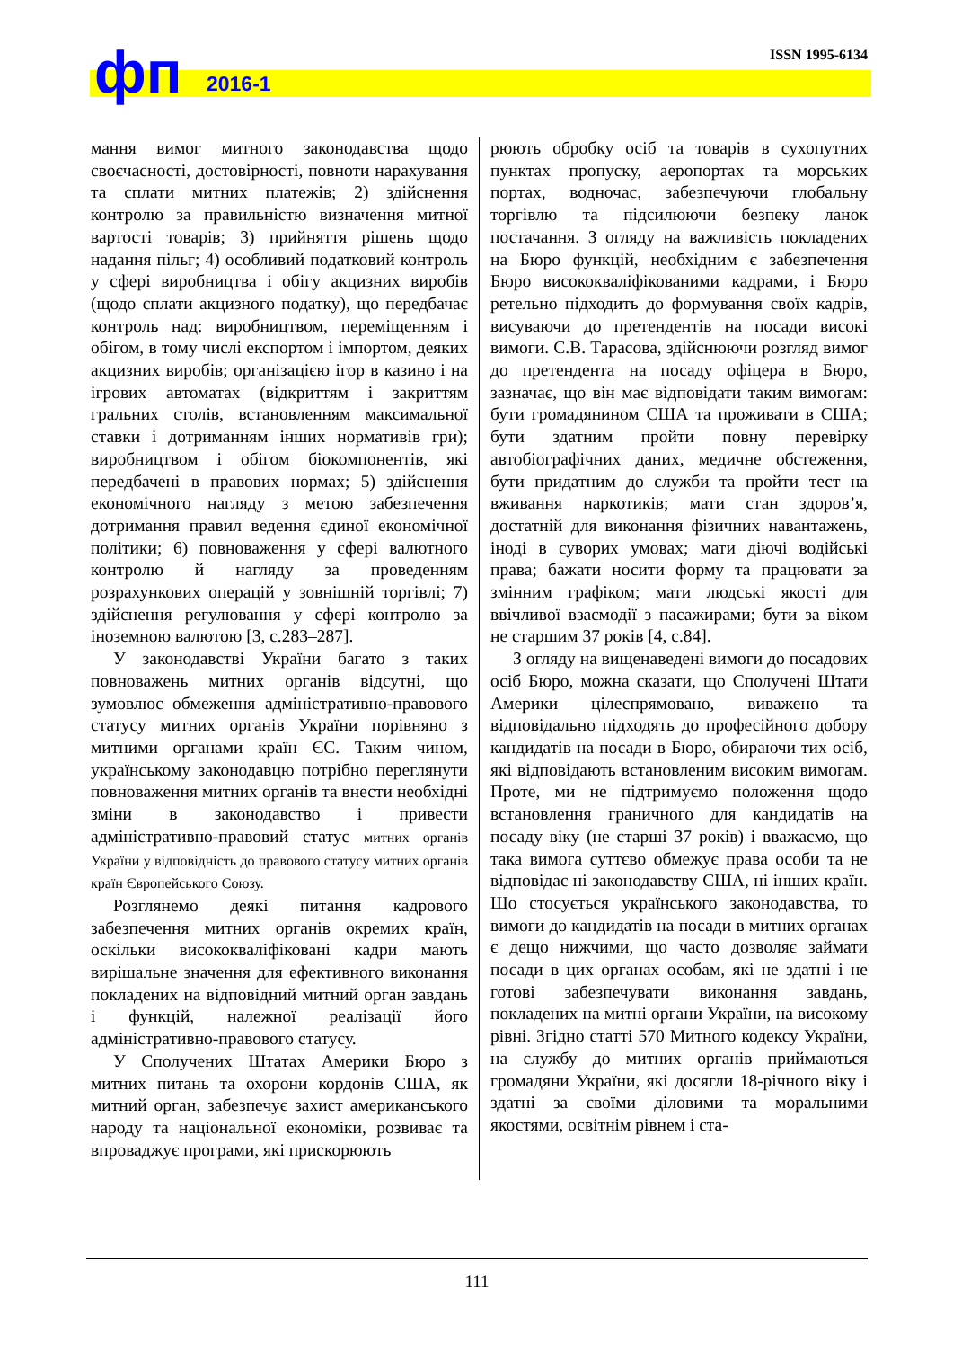фп 2016-1
ISSN 1995-6134
мання вимог митного законодавства щодо своєчасності, достовірності, повноти нарахування та сплати митних платежів; 2) здійснення контролю за правильністю визначення митної вартості товарів; 3) прийняття рішень щодо надання пільг; 4) особливий податковий контроль у сфері виробництва і обігу акцизних виробів (щодо сплати акцизного податку), що передбачає контроль над: виробництвом, переміщенням і обігом, в тому числі експортом і імпортом, деяких акцизних виробів; організацією ігор в казино і на ігрових автоматах (відкриттям і закриттям гральних столів, встановленням максимальної ставки і дотриманням інших нормативів гри); виробництвом і обігом біокомпонентів, які передбачені в правових нормах; 5) здійснення економічного нагляду з метою забезпечення дотримання правил ведення єдиної економічної політики; 6) повноваження у сфері валютного контролю й нагляду за проведенням розрахункових операцій у зовнішній торгівлі; 7) здійснення регулювання у сфері контролю за іноземною валютою [3, с.283–287].
У законодавстві України багато з таких повноважень митних органів відсутні, що зумовлює обмеження адміністративно-правового статусу митних органів України порівняно з митними органами країн ЄС. Таким чином, українському законодавцю потрібно переглянути повноваження митних органів та внести необхідні зміни в законодавство і привести адміністративно-правовий статус митних органів України у відповідність до правового статусу митних органів країн Європейського Союзу.
Розглянемо деякі питання кадрового забезпечення митних органів окремих країн, оскільки висококваліфіковані кадри мають вирішальне значення для ефективного виконання покладених на відповідний митний орган завдань і функцій, належної реалізації його адміністративно-правового статусу.
У Сполучених Штатах Америки Бюро з митних питань та охорони кордонів США, як митний орган, забезпечує захист американського народу та національної економіки, розвиває та впроваджує програми, які прискорюють
рюють обробку осіб та товарів в сухопутних пунктах пропуску, аеропортах та морських портах, водночас, забезпечуючи глобальну торгівлю та підсилюючи безпеку ланок постачання. З огляду на важливість покладених на Бюро функцій, необхідним є забезпечення Бюро висококваліфікованими кадрами, і Бюро ретельно підходить до формування своїх кадрів, висуваючи до претендентів на посади високі вимоги. С.В. Тарасова, здійснюючи розгляд вимог до претендента на посаду офіцера в Бюро, зазначає, що він має відповідати таким вимогам: бути громадянином США та проживати в США; бути здатним пройти повну перевірку автобіографічних даних, медичне обстеження, бути придатним до служби та пройти тест на вживання наркотиків; мати стан здоров’я, достатній для виконання фізичних навантажень, іноді в суворих умовах; мати діючі водійські права; бажати носити форму та працювати за змінним графіком; мати людські якості для ввічливої взаємодії з пасажирами; бути за віком не старшим 37 років [4, с.84].
З огляду на вищенаведені вимоги до посадових осіб Бюро, можна сказати, що Сполучені Штати Америки цілеспрямовано, виважено та відповідально підходять до професійного добору кандидатів на посади в Бюро, обираючи тих осіб, які відповідають встановленим високим вимогам. Проте, ми не підтримуємо положення щодо встановлення граничного для кандидатів на посаду віку (не старші 37 років) і вважаємо, що така вимога суттєво обмежує права особи та не відповідає ні законодавству США, ні інших країн. Що стосується українського законодавства, то вимоги до кандидатів на посади в митних органах є дещо нижчими, що часто дозволяє займати посади в цих органах особам, які не здатні і не готові забезпечувати виконання завдань, покладених на митні органи України, на високому рівні. Згідно статті 570 Митного кодексу України, на службу до митних органів приймаються громадяни України, які досягли 18-річного віку і здатні за своїми діловими та моральними якостями, освітнім рівнем і ста-
111